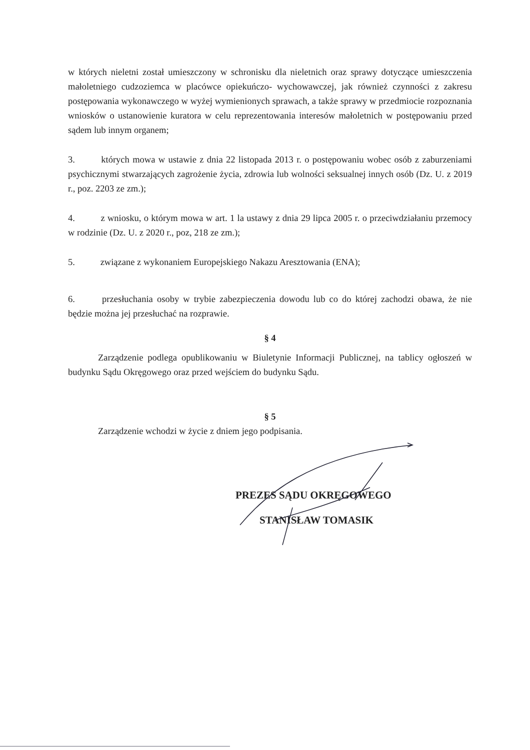w których nieletni został umieszczony w schronisku dla nieletnich oraz sprawy dotyczące umieszczenia małoletniego cudzoziemca w placówce opiekuńczo- wychowawczej, jak również czynności z zakresu postępowania wykonawczego w wyżej wymienionych sprawach, a także sprawy w przedmiocie rozpoznania wniosków o ustanowienie kuratora w celu reprezentowania interesów małoletnich w postępowaniu przed sądem lub innym organem;
3. których mowa w ustawie z dnia 22 listopada 2013 r. o postępowaniu wobec osób z zaburzeniami psychicznymi stwarzających zagrożenie życia, zdrowia lub wolności seksualnej innych osób (Dz. U. z 2019 r., poz. 2203 ze zm.);
4. z wniosku, o którym mowa w art. 1 la ustawy z dnia 29 lipca 2005 r. o przeciwdziałaniu przemocy w rodzinie (Dz. U. z 2020 r., poz, 218 ze zm.);
5. związane z wykonaniem Europejskiego Nakazu Aresztowania (ENA);
6. przesłuchania osoby w trybie zabezpieczenia dowodu lub co do której zachodzi obawa, że nie będzie można jej przesłuchać na rozprawie.
§ 4
Zarządzenie podlega opublikowaniu w Biuletynie Informacji Publicznej, na tablicy ogłoszeń w budynku Sądu Okręgowego oraz przed wejściem do budynku Sądu.
§ 5
Zarządzenie wchodzi w życie z dniem jego podpisania.
PREZES SĄDU OKRĘGOWEGO
STANISŁAW TOMASIK